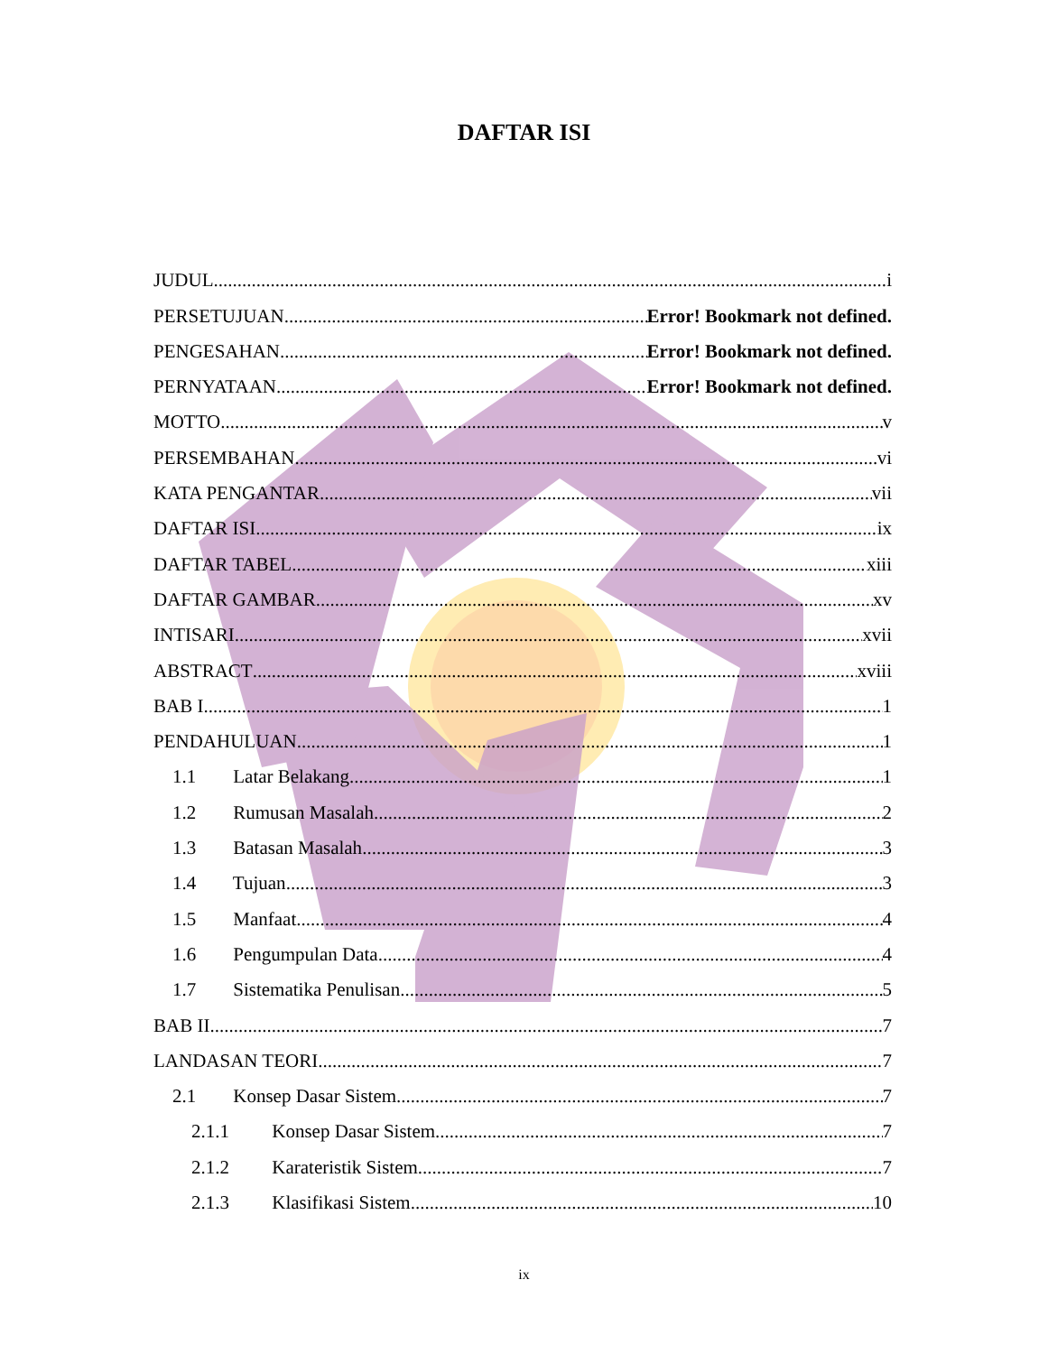DAFTAR ISI
JUDUL i
PERSETUJUAN Error! Bookmark not defined.
PENGESAHAN Error! Bookmark not defined.
PERNYATAAN Error! Bookmark not defined.
MOTTO v
PERSEMBAHAN vi
KATA PENGANTAR vii
DAFTAR ISI ix
DAFTAR TABEL xiii
DAFTAR GAMBAR xv
INTISARI xvii
ABSTRACT xviii
BAB I 1
PENDAHULUAN 1
1.1 Latar Belakang 1
1.2 Rumusan Masalah 2
1.3 Batasan Masalah 3
1.4 Tujuan 3
1.5 Manfaat 4
1.6 Pengumpulan Data 4
1.7 Sistematika Penulisan 5
BAB II 7
LANDASAN TEORI 7
2.1 Konsep Dasar Sistem 7
2.1.1 Konsep Dasar Sistem 7
2.1.2 Karateristik Sistem 7
2.1.3 Klasifikasi Sistem 10
ix